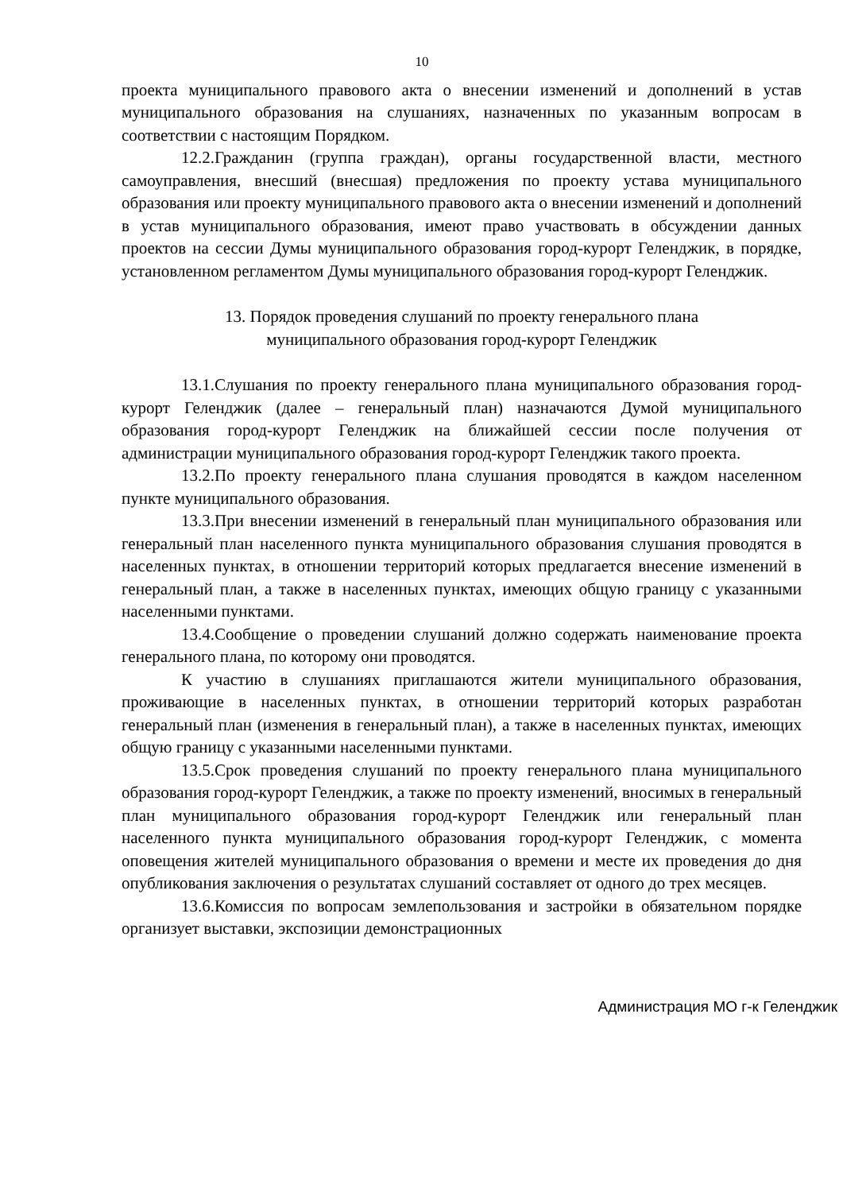10
проекта муниципального правового акта о внесении изменений и дополнений в устав муниципального образования на слушаниях, назначенных по указанным вопросам в соответствии с настоящим Порядком.
12.2.Гражданин (группа граждан), органы государственной власти, местного самоуправления, внесший (внесшая) предложения по проекту устава муниципального образования или проекту муниципального правового акта о внесении изменений и дополнений в устав муниципального образования, имеют право участвовать в обсуждении данных проектов на сессии Думы муниципального образования город-курорт Геленджик, в порядке, установленном регламентом Думы муниципального образования город-курорт Геленджик.
13. Порядок проведения слушаний по проекту генерального плана
муниципального образования город-курорт Геленджик
13.1.Слушания по проекту генерального плана муниципального образования город-курорт Геленджик (далее – генеральный план) назначаются Думой муниципального образования город-курорт Геленджик на ближайшей сессии после получения от администрации муниципального образования город-курорт Геленджик такого проекта.
13.2.По проекту генерального плана слушания проводятся в каждом населенном пункте муниципального образования.
13.3.При внесении изменений в генеральный план муниципального образования или генеральный план населенного пункта муниципального образования слушания проводятся в населенных пунктах, в отношении территорий которых предлагается внесение изменений в генеральный план, а также в населенных пунктах, имеющих общую границу с указанными населенными пунктами.
13.4.Сообщение о проведении слушаний должно содержать наименование проекта генерального плана, по которому они проводятся.
К участию в слушаниях приглашаются жители муниципального образования, проживающие в населенных пунктах, в отношении территорий которых разработан генеральный план (изменения в генеральный план), а также в населенных пунктах, имеющих общую границу с указанными населенными пунктами.
13.5.Срок проведения слушаний по проекту генерального плана муниципального образования город-курорт Геленджик, а также по проекту изменений, вносимых в генеральный план муниципального образования город-курорт Геленджик или генеральный план населенного пункта муниципального образования город-курорт Геленджик, с момента оповещения жителей муниципального образования о времени и месте их проведения до дня опубликования заключения о результатах слушаний составляет от одного до трех месяцев.
13.6.Комиссия по вопросам землепользования и застройки в обязательном порядке организует выставки, экспозиции демонстрационных
Администрация МО г-к Геленджик